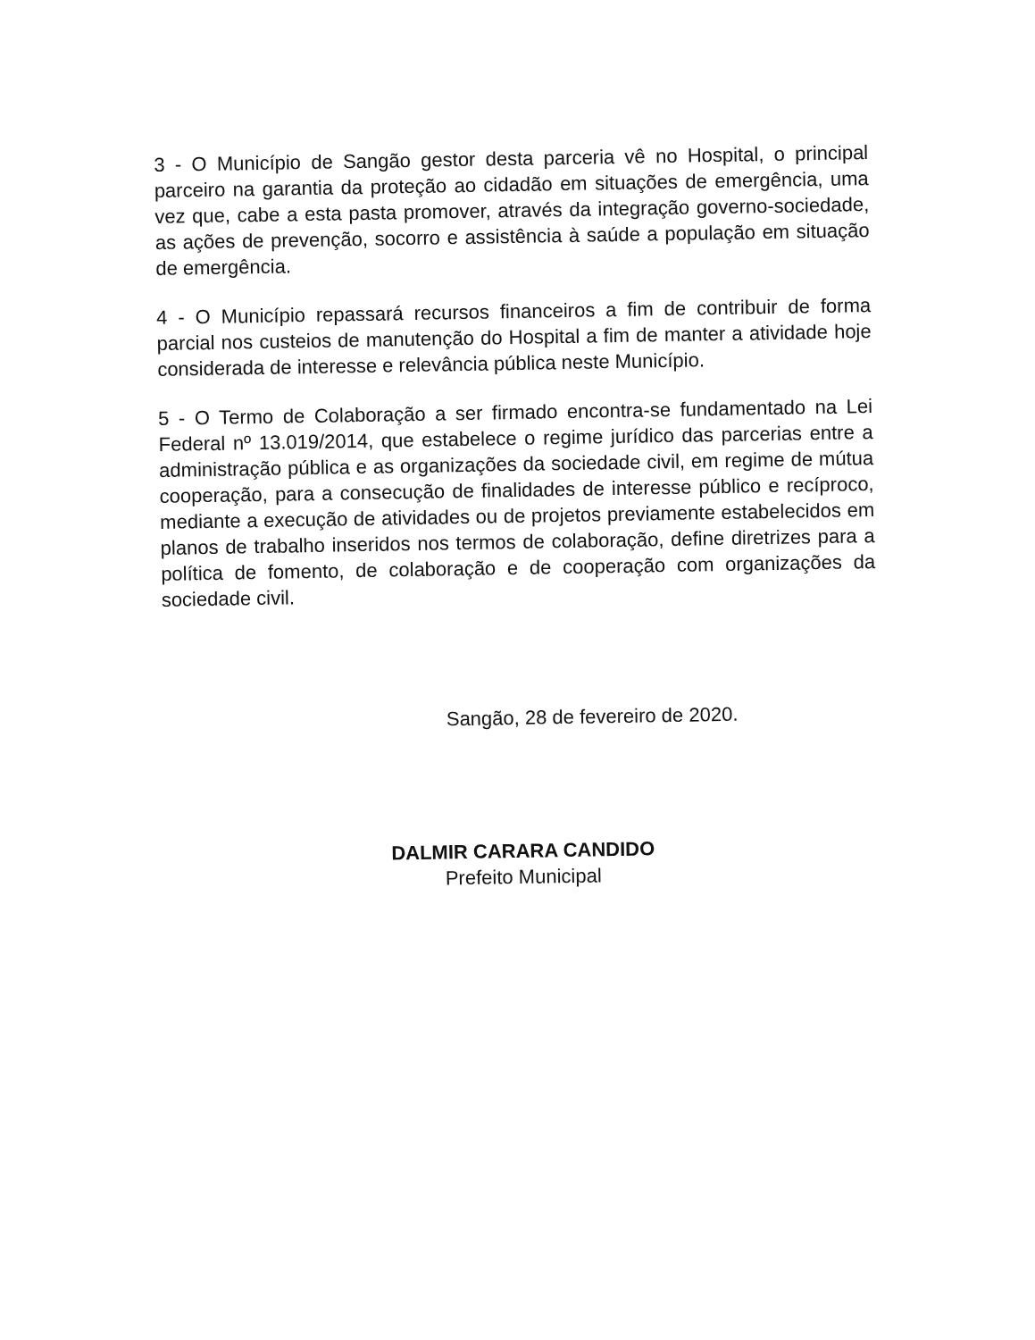3 - O Município de Sangão gestor desta parceria vê no Hospital, o principal parceiro na garantia da proteção ao cidadão em situações de emergência, uma vez que, cabe a esta pasta promover, através da integração governo-sociedade, as ações de prevenção, socorro e assistência à saúde a população em situação de emergência.
4 - O Município repassará recursos financeiros a fim de contribuir de forma parcial nos custeios de manutenção do Hospital a fim de manter a atividade hoje considerada de interesse e relevância pública neste Município.
5 - O Termo de Colaboração a ser firmado encontra-se fundamentado na Lei Federal nº 13.019/2014, que estabelece o regime jurídico das parcerias entre a administração pública e as organizações da sociedade civil, em regime de mútua cooperação, para a consecução de finalidades de interesse público e recíproco, mediante a execução de atividades ou de projetos previamente estabelecidos em planos de trabalho inseridos nos termos de colaboração, define diretrizes para a política de fomento, de colaboração e de cooperação com organizações da sociedade civil.
Sangão, 28 de fevereiro de 2020.
DALMIR CARARA CANDIDO
Prefeito Municipal